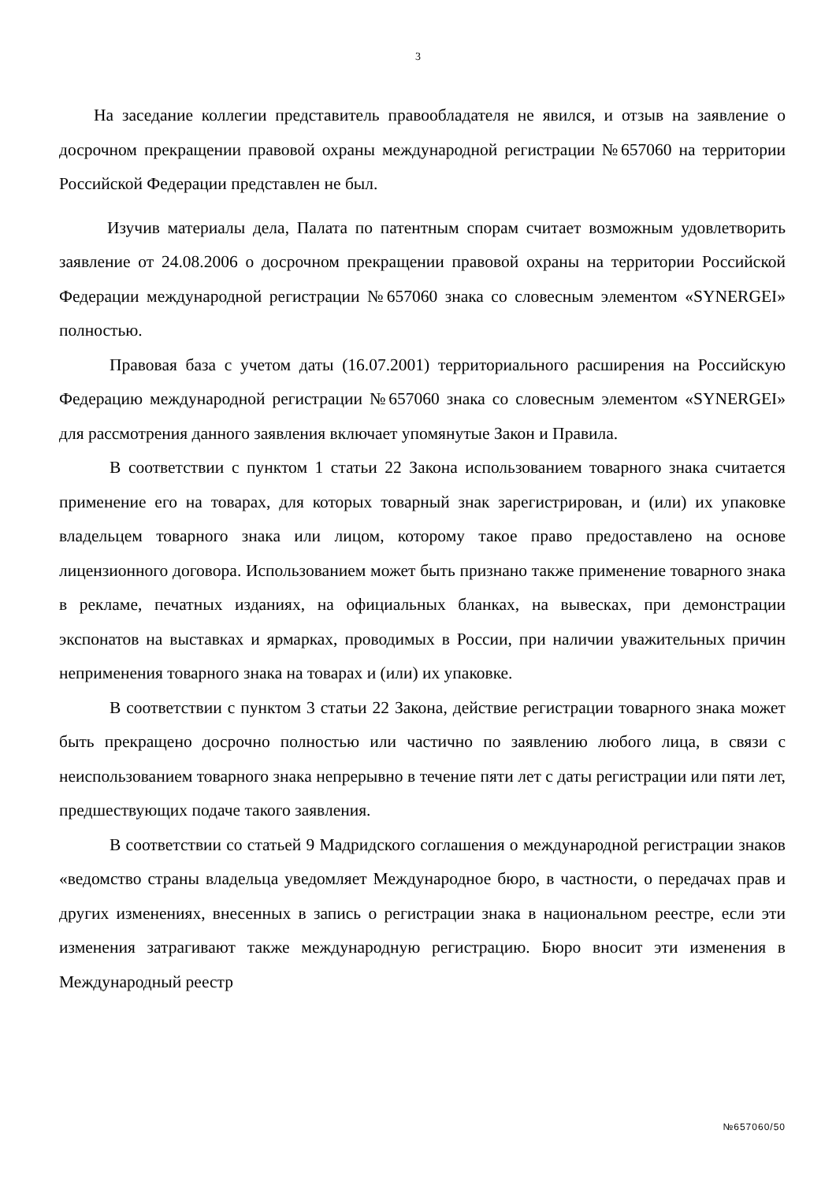3
На заседание коллегии представитель правообладателя не явился, и отзыв на заявление о досрочном прекращении правовой охраны международной регистрации №657060 на территории Российской Федерации представлен не был.
Изучив материалы дела, Палата по патентным спорам считает возможным удовлетворить заявление от 24.08.2006 о досрочном прекращении правовой охраны на территории Российской Федерации международной регистрации №657060 знака со словесным элементом «SYNERGEI» полностью.
Правовая база с учетом даты (16.07.2001) территориального расширения на Российскую Федерацию международной регистрации №657060 знака со словесным элементом «SYNERGEI» для рассмотрения данного заявления включает упомянутые Закон и Правила.
В соответствии с пунктом 1 статьи 22 Закона использованием товарного знака считается применение его на товарах, для которых товарный знак зарегистрирован, и (или) их упаковке владельцем товарного знака или лицом, которому такое право предоставлено на основе лицензионного договора. Использованием может быть признано также применение товарного знака в рекламе, печатных изданиях, на официальных бланках, на вывесках, при демонстрации экспонатов на выставках и ярмарках, проводимых в России, при наличии уважительных причин неприменения товарного знака на товарах и (или) их упаковке.
В соответствии с пунктом 3 статьи 22 Закона, действие регистрации товарного знака может быть прекращено досрочно полностью или частично по заявлению любого лица, в связи с неиспользованием товарного знака непрерывно в течение пяти лет с даты регистрации или пяти лет, предшествующих подаче такого заявления.
В соответствии со статьей 9 Мадридского соглашения о международной регистрации знаков «ведомство страны владельца уведомляет Международное бюро, в частности, о передачах прав и других изменениях, внесенных в запись о регистрации знака в национальном реестре, если эти изменения затрагивают также международную регистрацию. Бюро вносит эти изменения в Международный реестр
№657060/50